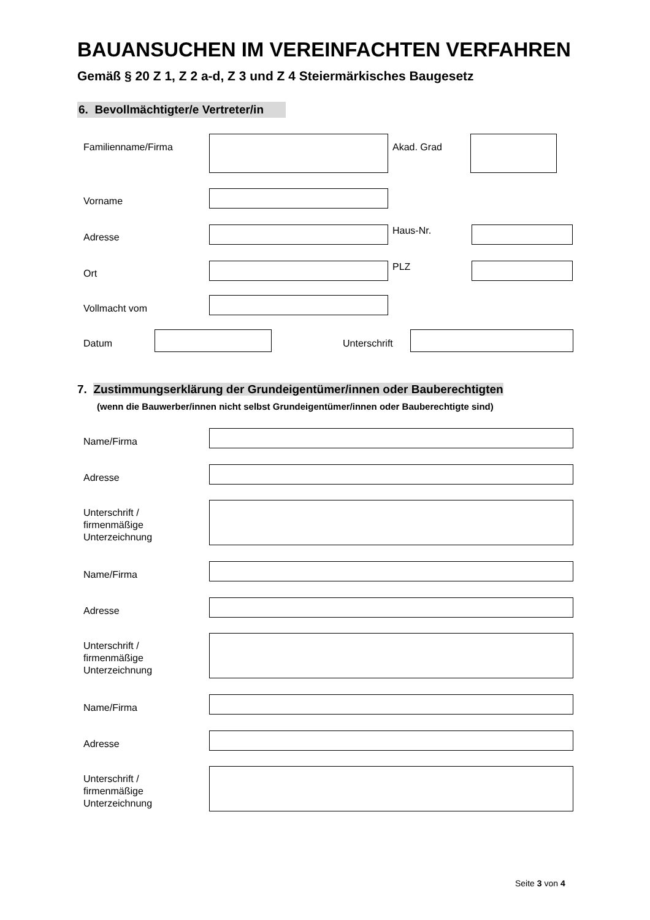BAUANSUCHEN IM VEREINFACHTEN VERFAHREN
Gemäß § 20 Z 1, Z 2 a-d, Z 3 und Z 4 Steiermärkisches Baugesetz
6. Bevollmächtigter/e Vertreter/in
Familienname/Firma Akad. Grad
Vorname
Adresse
Haus-Nr.
Ort
PLZ
Vollmacht vom
Datum Unterschrift
7. Zustimmungserklärung der Grundeigentümer/innen oder Bauberechtigten
(wenn die Bauwerber/innen nicht selbst Grundeigentümer/innen oder Bauberechtigte sind)
Name/Firma
Adresse
Unterschrift /
firmenmäßige
Unterzeichnung
Name/Firma
Adresse
Unterschrift /
firmenmäßige
Unterzeichnung
Name/Firma
Adresse
Unterschrift /
firmenmäßige
Unterzeichnung
Seite 3 von 4